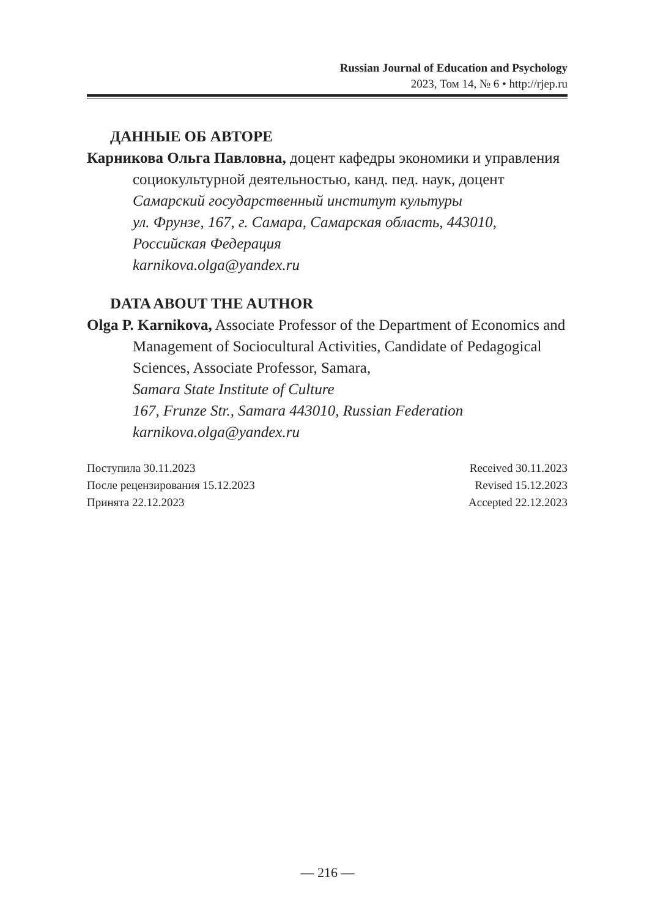Russian Journal of Education and Psychology
2023, Том 14, № 6 • http://rjep.ru
ДАННЫЕ ОБ АВТОРЕ
Карникова Ольга Павловна, доцент кафедры экономики и управления социокультурной деятельностью, канд. пед. наук, доцент
Самарский государственный институт культуры
ул. Фрунзе, 167, г. Самара, Самарская область, 443010, Российская Федерация
karnikova.olga@yandex.ru
DATA ABOUT THE AUTHOR
Olga P. Karnikova, Associate Professor of the Department of Economics and Management of Sociocultural Activities, Candidate of Pedagogical Sciences, Associate Professor, Samara,
Samara State Institute of Culture
167, Frunze Str., Samara 443010, Russian Federation
karnikova.olga@yandex.ru
Поступила 30.11.2023
После рецензирования 15.12.2023
Принята 22.12.2023
Received 30.11.2023
Revised 15.12.2023
Accepted 22.12.2023
— 216 —